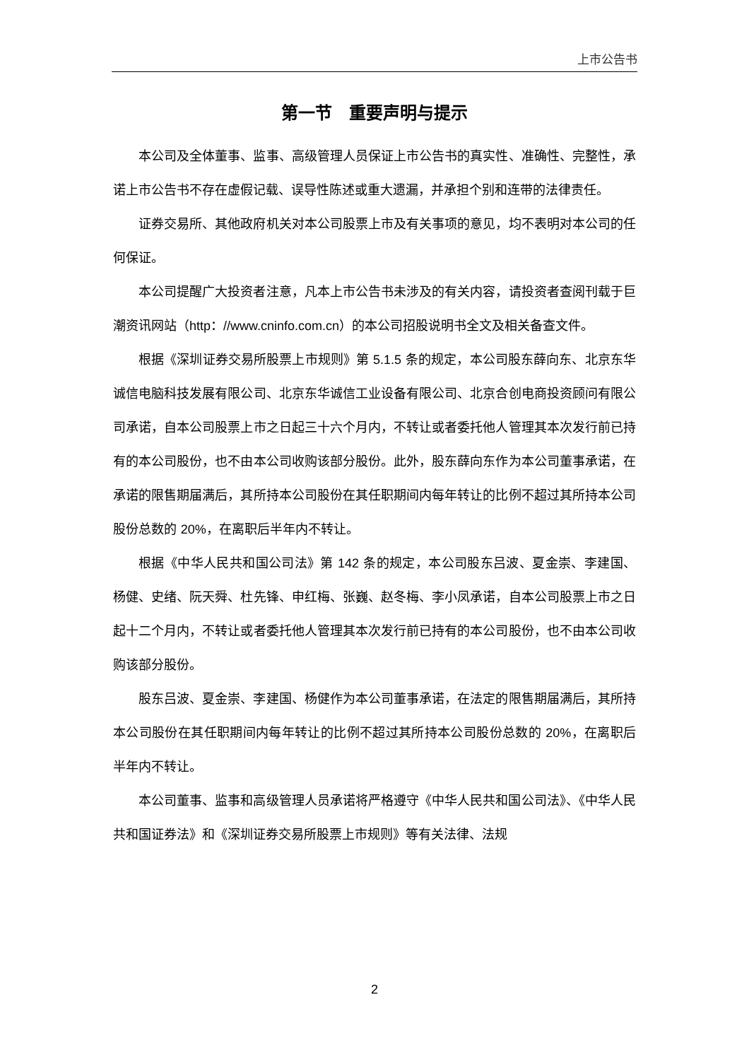上市公告书
第一节　重要声明与提示
本公司及全体董事、监事、高级管理人员保证上市公告书的真实性、准确性、完整性，承诺上市公告书不存在虚假记载、误导性陈述或重大遗漏，并承担个别和连带的法律责任。
证券交易所、其他政府机关对本公司股票上市及有关事项的意见，均不表明对本公司的任何保证。
本公司提醒广大投资者注意，凡本上市公告书未涉及的有关内容，请投资者查阅刊载于巨潮资讯网站（http：//www.cninfo.com.cn）的本公司招股说明书全文及相关备查文件。
根据《深圳证券交易所股票上市规则》第 5.1.5 条的规定，本公司股东薛向东、北京东华诚信电脑科技发展有限公司、北京东华诚信工业设备有限公司、北京合创电商投资顾问有限公司承诺，自本公司股票上市之日起三十六个月内，不转让或者委托他人管理其本次发行前已持有的本公司股份，也不由本公司收购该部分股份。此外，股东薛向东作为本公司董事承诺，在承诺的限售期届满后，其所持本公司股份在其任职期间内每年转让的比例不超过其所持本公司股份总数的 20%，在离职后半年内不转让。
根据《中华人民共和国公司法》第 142 条的规定，本公司股东吕波、夏金崇、李建国、杨健、史绪、阮天舜、杜先锋、申红梅、张巍、赵冬梅、李小凤承诺，自本公司股票上市之日起十二个月内，不转让或者委托他人管理其本次发行前已持有的本公司股份，也不由本公司收购该部分股份。
股东吕波、夏金崇、李建国、杨健作为本公司董事承诺，在法定的限售期届满后，其所持本公司股份在其任职期间内每年转让的比例不超过其所持本公司股份总数的 20%，在离职后半年内不转让。
本公司董事、监事和高级管理人员承诺将严格遵守《中华人民共和国公司法》、《中华人民共和国证券法》和《深圳证券交易所股票上市规则》等有关法律、法规
2